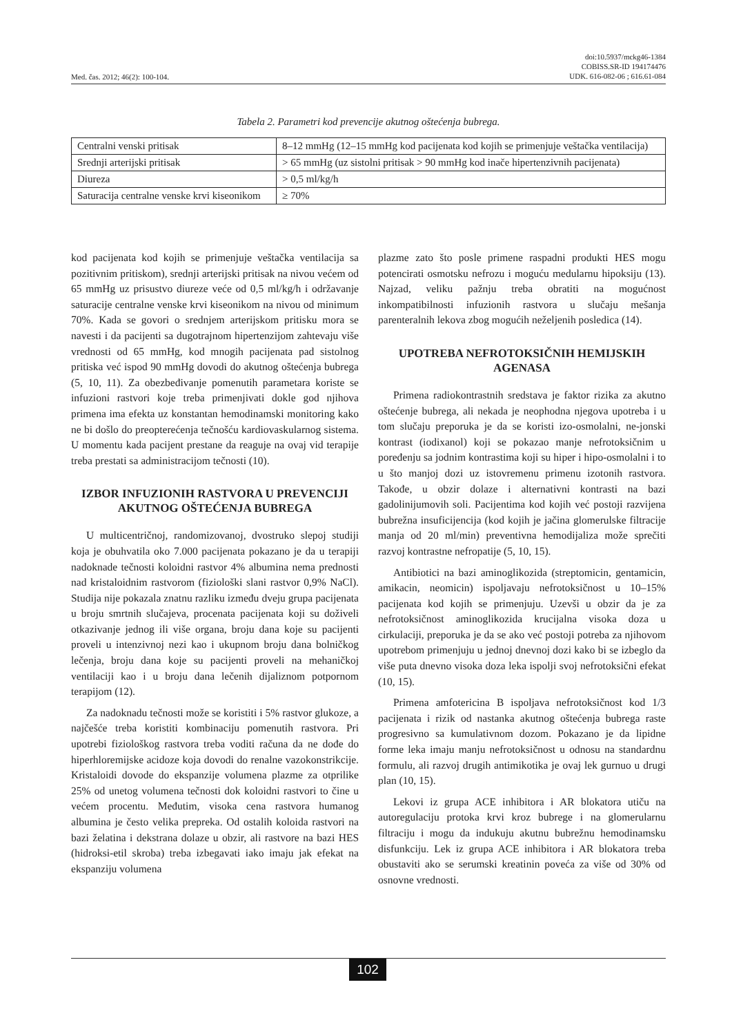Med. čas. 2012; 46(2): 100-104.
doi:10.5937/mckg46-1384
COBISS.SR-ID 194174476
UDK. 616-082-06 ; 616.61-084
Tabela 2. Parametri kod prevencije akutnog oštećenja bubrega.
| Centralni venski pritisak | 8–12 mmHg (12–15 mmHg kod pacijenata kod kojih se primenjuje veštačka ventilacija) |
| Srednji arterijski pritisak | > 65 mmHg (uz sistolni pritisak > 90 mmHg kod inače hipertenzivnih pacijenata) |
| Diureza | > 0,5 ml/kg/h |
| Saturacija centralne venske krvi kiseonikom | ≥ 70% |
kod pacijenata kod kojih se primenjuje veštačka ventilacija sa pozitivnim pritiskom), srednji arterijski pritisak na nivou većem od 65 mmHg uz prisustvo diureze veće od 0,5 ml/kg/h i održavanje saturacije centralne venske krvi kiseonikom na nivou od minimum 70%. Kada se govori o srednjem arterijskom pritisku mora se navesti i da pacijenti sa dugotrajnom hipertenzijom zahtevaju više vrednosti od 65 mmHg, kod mnogih pacijenata pad sistolnog pritiska već ispod 90 mmHg dovodi do akutnog oštećenja bubrega (5, 10, 11). Za obezbeđivanje pomenutih parametara koriste se infuzioni rastvori koje treba primenjivati dokle god njihova primena ima efekta uz konstantan hemodinamski monitoring kako ne bi došlo do preopterećenja tečnošću kardiovaskularnog sistema. U momentu kada pacijent prestane da reaguje na ovaj vid terapije treba prestati sa administracijom tečnosti (10).
IZBOR INFUZIONIH RASTVORA U PREVENCIJI AKUTNOG OŠTEĆENJA BUBREGA
U multicentričnoj, randomizovanoj, dvostruko slepoj studiji koja je obuhvatila oko 7.000 pacijenata pokazano je da u terapiji nadoknade tečnosti koloidni rastvor 4% albumina nema prednosti nad kristaloidnim rastvorom (fiziološki slani rastvor 0,9% NaCl). Studija nije pokazala znatnu razliku između dveju grupa pacijenata u broju smrtnih slučajeva, procenata pacijenata koji su doživeli otkazivanje jednog ili više organa, broju dana koje su pacijenti proveli u intenzivnoj nezi kao i ukupnom broju dana bolničkog lečenja, broju dana koje su pacijenti proveli na mehaničkoj ventilaciji kao i u broju dana lečenih dijaliznom potpornom terapijom (12).
Za nadoknadu tečnosti može se koristiti i 5% rastvor glukoze, a najčešće treba koristiti kombinaciju pomenutih rastvora. Pri upotrebi fiziološkog rastvora treba voditi računa da ne dođe do hiperhloremijske acidoze koja dovodi do renalne vazokonstrikcije. Kristaloidi dovode do ekspanzije volumena plazme za otprilike 25% od unetog volumena tečnosti dok koloidni rastvori to čine u većem procentu. Međutim, visoka cena rastvora humanog albumina je često velika prepreka. Od ostalih koloida rastvori na bazi želatina i dekstrana dolaze u obzir, ali rastvore na bazi HES (hidroksi-etil skroba) treba izbegavati iako imaju jak efekat na ekspanziju volumena
plazme zato što posle primene raspadni produkti HES mogu potencirati osmotsku nefrozu i moguću medularnu hipoksiju (13). Najzad, veliku pažnju treba obratiti na mogućnost inkompatibilnosti infuzionih rastvora u slučaju mešanja parenteralnih lekova zbog mogućih neželjenih posledica (14).
UPOTREBA NEFROTOKSIČNIH HEMIJSKIH AGENASA
Primena radiokontrastnih sredstava je faktor rizika za akutno oštećenje bubrega, ali nekada je neophodna njegova upotreba i u tom slučaju preporuka je da se koristi izo-osmolalni, ne-jonski kontrast (iodixanol) koji se pokazao manje nefrotoksičnim u poređenju sa jodnim kontrastima koji su hiper i hipo-osmolalni i to u što manjoj dozi uz istovremenu primenu izotonih rastvora. Takođe, u obzir dolaze i alternativni kontrasti na bazi gadolinijumovih soli. Pacijentima kod kojih već postoji razvijena bubrežna insuficijencija (kod kojih je jačina glomerulske filtracije manja od 20 ml/min) preventivna hemodijaliza može sprečiti razvoj kontrastne nefropatije (5, 10, 15).
Antibiotici na bazi aminoglikozida (streptomicin, gentamicin, amikacin, neomicin) ispoljavaju nefrotoksičnost u 10–15% pacijenata kod kojih se primenjuju. Uzevši u obzir da je za nefrotoksičnost aminoglikozida krucijalna visoka doza u cirkulaciji, preporuka je da se ako već postoji potreba za njihovom upotrebom primenjuju u jednoj dnevnoj dozi kako bi se izbeglo da više puta dnevno visoka doza leka ispolji svoj nefrotoksični efekat (10, 15).
Primena amfotericina B ispoljava nefrotoksičnost kod 1/3 pacijenata i rizik od nastanka akutnog oštećenja bubrega raste progresivno sa kumulativnom dozom. Pokazano je da lipidne forme leka imaju manju nefrotoksičnost u odnosu na standardnu formulu, ali razvoj drugih antimikotika je ovaj lek gurnuo u drugi plan (10, 15).
Lekovi iz grupa ACE inhibitora i AR blokatora utiču na autoregulaciju protoka krvi kroz bubrege i na glomerularnu filtraciju i mogu da indukuju akutnu bubrežnu hemodinamsku disfunkciju. Lek iz grupa ACE inhibitora i AR blokatora treba obustaviti ako se serumski kreatinin poveća za više od 30% od osnovne vrednosti.
102